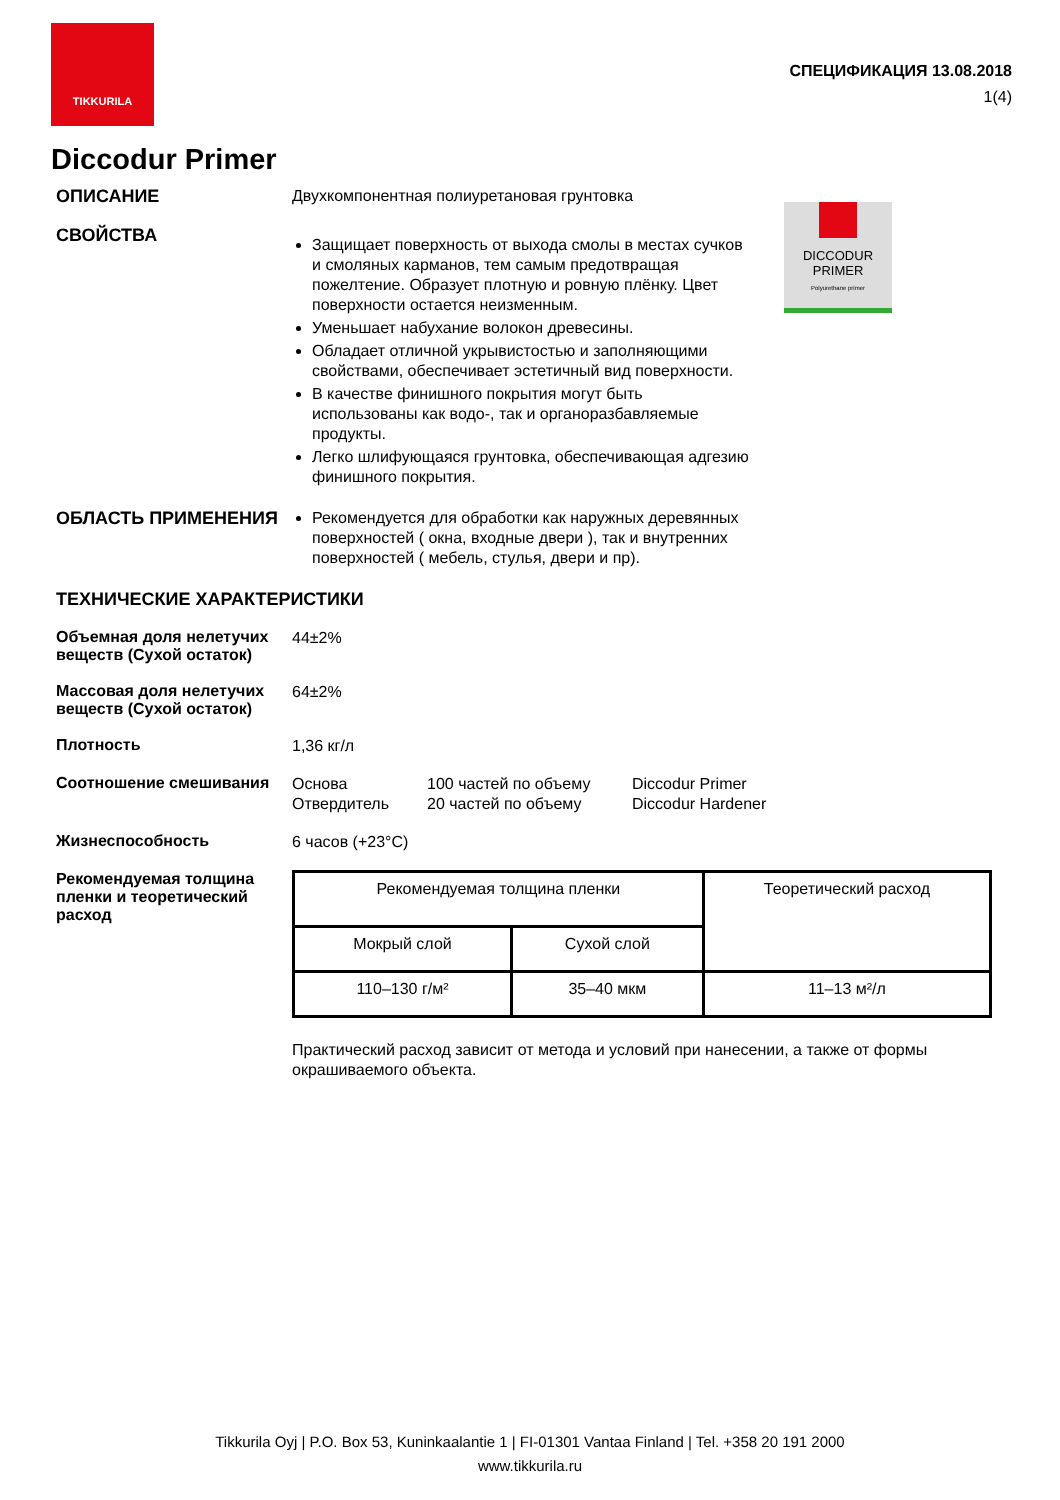TIKKURILA
СПЕЦИФИКАЦИЯ 13.08.2018
1(4)
Diccodur Primer
DICCODUR
PRIMER
Polyurethane primer
ОПИСАНИЕ
Двухкомпонентная полиуретановая грунтовка
СВОЙСТВА
Защищает поверхность от выхода смолы в местах сучков и смоляных карманов, тем самым предотвращая пожелтение. Образует плотную и ровную плёнку. Цвет поверхности остается неизменным.
Уменьшает набухание волокон древесины.
Обладает отличной укрывистостью и заполняющими свойствами, обеспечивает эстетичный вид поверхности.
В качестве финишного покрытия могут быть использованы как водо-, так и органоразбавляемые продукты.
Легко шлифующаяся грунтовка, обеспечивающая адгезию финишного покрытия.
ОБЛАСТЬ ПРИМЕНЕНИЯ
Рекомендуется для обработки как наружных деревянных поверхностей ( окна, входные двери ), так и внутренних поверхностей ( мебель, стулья, двери и пр).
ТЕХНИЧЕСКИЕ ХАРАКТЕРИСТИКИ
Объемная доля нелетучих веществ (Сухой остаток)
44±2%
Массовая доля нелетучих веществ (Сухой остаток)
64±2%
Плотность
1,36 кг/л
Соотношение смешивания
Основа
Отвердитель
100 частей по объему
20 частей по объему
Diccodur Primer
Diccodur Hardener
Жизнеспособность
6 часов (+23°C)
Рекомендуемая толщина пленки и теоретический расход
| Рекомендуемая толщина пленки | | Теоретический расход |
| Мокрый слой | Сухой слой | |
| 110–130 г/м² | 35–40 мкм | 11–13 м²/л |
Практический расход зависит от метода и условий при нанесении, а также от формы окрашиваемого объекта.
Tikkurila Oyj | P.O. Box 53, Kuninkaalantie 1 | FI-01301 Vantaa Finland | Tel. +358 20 191 2000
www.tikkurila.ru